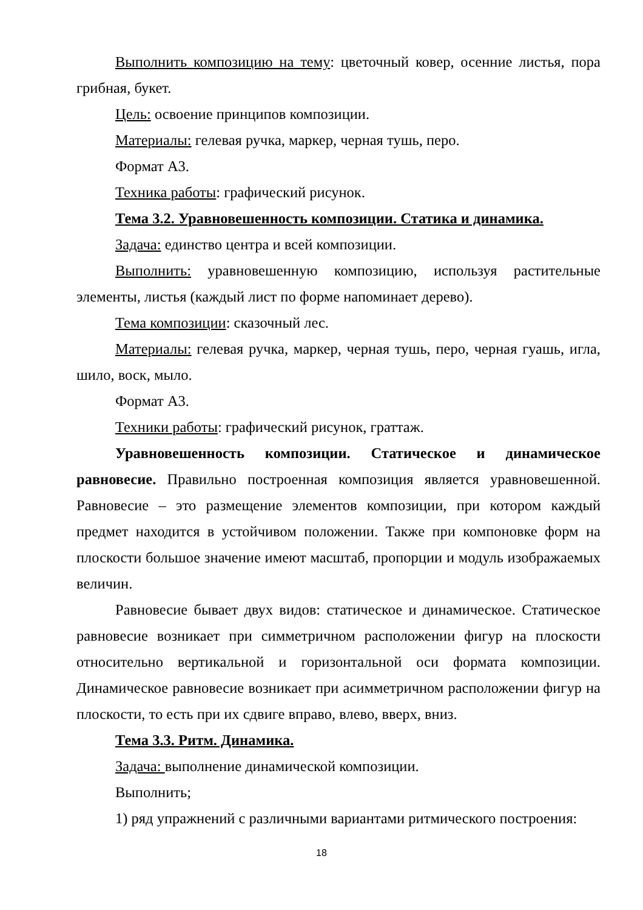Выполнить композицию на тему: цветочный ковер, осенние листья, пора грибная, букет.
Цель: освоение принципов композиции.
Материалы: гелевая ручка, маркер, черная тушь, перо.
Формат А3.
Техника работы: графический рисунок.
Тема 3.2. Уравновешенность композиции. Статика и динамика.
Задача: единство центра и всей композиции.
Выполнить: уравновешенную композицию, используя растительные элементы, листья (каждый лист по форме напоминает дерево).
Тема композиции: сказочный лес.
Материалы: гелевая ручка, маркер, черная тушь, перо, черная гуашь, игла, шило, воск, мыло.
Формат А3.
Техники работы: графический рисунок, граттаж.
Уравновешенность композиции. Статическое и динамическое равновесие. Правильно построенная композиция является уравновешенной. Равновесие – это размещение элементов композиции, при котором каждый предмет находится в устойчивом положении. Также при компоновке форм на плоскости большое значение имеют масштаб, пропорции и модуль изображаемых величин.
Равновесие бывает двух видов: статическое и динамическое. Статическое равновесие возникает при симметричном расположении фигур на плоскости относительно вертикальной и горизонтальной оси формата композиции. Динамическое равновесие возникает при асимметричном расположении фигур на плоскости, то есть при их сдвиге вправо, влево, вверх, вниз.
Тема 3.3. Ритм. Динамика.
Задача: выполнение динамической композиции.
Выполнить;
1) ряд упражнений с различными вариантами ритмического построения:
18